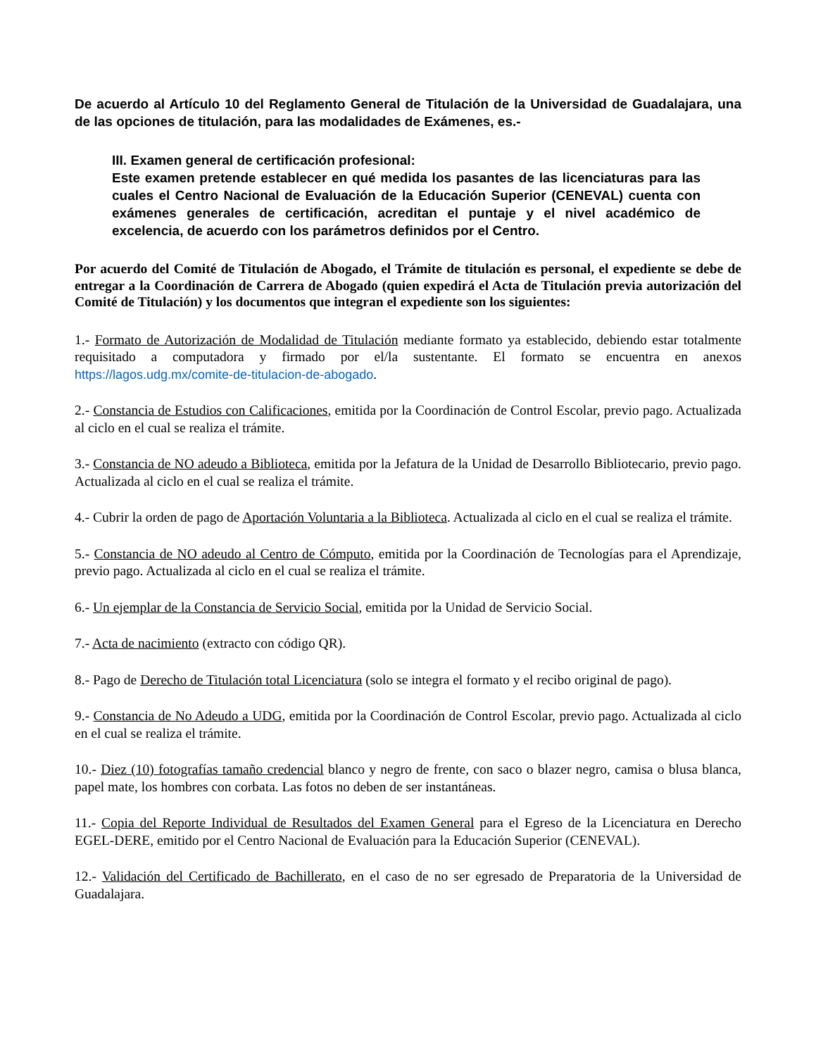De acuerdo al Artículo 10 del Reglamento General de Titulación de la Universidad de Guadalajara, una de las opciones de titulación, para las modalidades de Exámenes, es.-
III. Examen general de certificación profesional:
Este examen pretende establecer en qué medida los pasantes de las licenciaturas para las cuales el Centro Nacional de Evaluación de la Educación Superior (CENEVAL) cuenta con exámenes generales de certificación, acreditan el puntaje y el nivel académico de excelencia, de acuerdo con los parámetros definidos por el Centro.
Por acuerdo del Comité de Titulación de Abogado, el Trámite de titulación es personal, el expediente se debe de entregar a la Coordinación de Carrera de Abogado (quien expedirá el Acta de Titulación previa autorización del Comité de Titulación) y los documentos que integran el expediente son los siguientes:
1.- Formato de Autorización de Modalidad de Titulación mediante formato ya establecido, debiendo estar totalmente requisitado a computadora y firmado por el/la sustentante. El formato se encuentra en anexos https://lagos.udg.mx/comite-de-titulacion-de-abogado.
2.- Constancia de Estudios con Calificaciones, emitida por la Coordinación de Control Escolar, previo pago. Actualizada al ciclo en el cual se realiza el trámite.
3.- Constancia de NO adeudo a Biblioteca, emitida por la Jefatura de la Unidad de Desarrollo Bibliotecario, previo pago. Actualizada al ciclo en el cual se realiza el trámite.
4.- Cubrir la orden de pago de Aportación Voluntaria a la Biblioteca. Actualizada al ciclo en el cual se realiza el trámite.
5.- Constancia de NO adeudo al Centro de Cómputo, emitida por la Coordinación de Tecnologías para el Aprendizaje, previo pago. Actualizada al ciclo en el cual se realiza el trámite.
6.- Un ejemplar de la Constancia de Servicio Social, emitida por la Unidad de Servicio Social.
7.- Acta de nacimiento (extracto con código QR).
8.- Pago de Derecho de Titulación total Licenciatura (solo se integra el formato y el recibo original de pago).
9.- Constancia de No Adeudo a UDG, emitida por la Coordinación de Control Escolar, previo pago. Actualizada al ciclo en el cual se realiza el trámite.
10.- Diez (10) fotografías tamaño credencial blanco y negro de frente, con saco o blazer negro, camisa o blusa blanca, papel mate, los hombres con corbata. Las fotos no deben de ser instantáneas.
11.- Copia del Reporte Individual de Resultados del Examen General para el Egreso de la Licenciatura en Derecho EGEL-DERE, emitido por el Centro Nacional de Evaluación para la Educación Superior (CENEVAL).
12.- Validación del Certificado de Bachillerato, en el caso de no ser egresado de Preparatoria de la Universidad de Guadalajara.